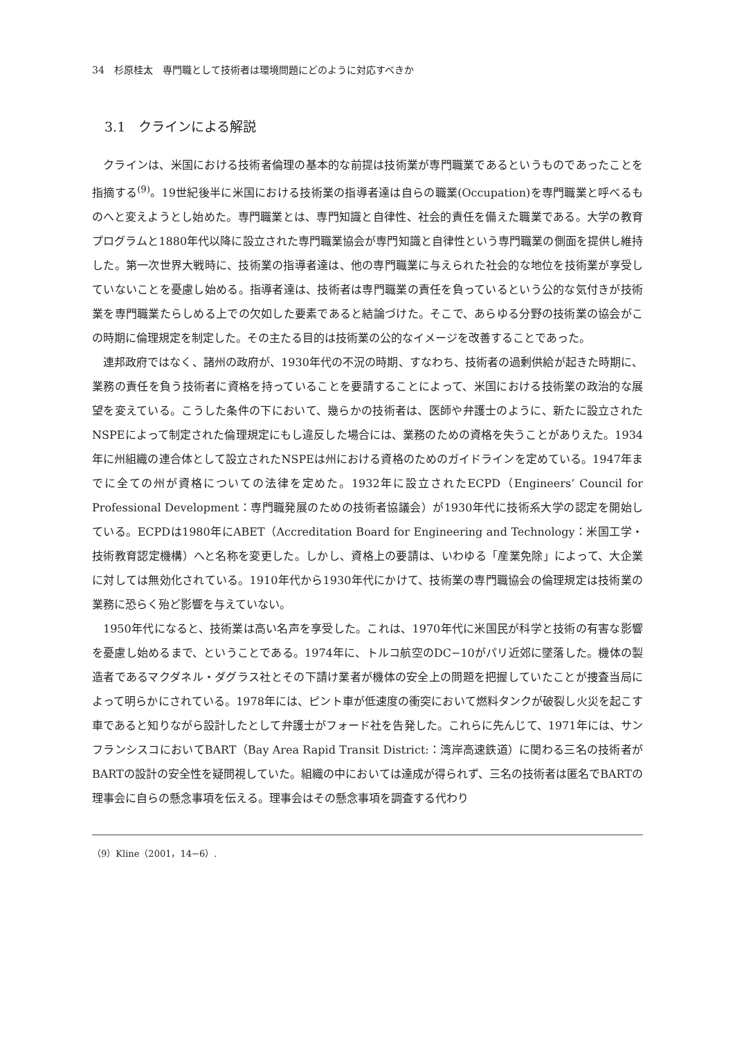34　杉原桂太　専門職として技術者は環境問題にどのように対応すべきか
3.1　クラインによる解説
クラインは、米国における技術者倫理の基本的な前提は技術業が専門職業であるというものであったことを指摘する<sup>(9)</sup>。19世紀後半に米国における技術業の指導者達は自らの職業(Occupation)を専門職業と呼べるものへと変えようとし始めた。専門職業とは、専門知識と自律性、社会的責任を備えた職業である。大学の教育プログラムと1880年代以降に設立された専門職業協会が専門知識と自律性という専門職業の側面を提供し維持した。第一次世界大戦時に、技術業の指導者達は、他の専門職業に与えられた社会的な地位を技術業が享受していないことを憂慮し始める。指導者達は、技術者は専門職業の責任を負っているという公的な気付きが技術業を専門職業たらしめる上での欠如した要素であると結論づけた。そこで、あらゆる分野の技術業の協会がこの時期に倫理規定を制定した。その主たる目的は技術業の公的なイメージを改善することであった。
連邦政府ではなく、諸州の政府が、1930年代の不況の時期、すなわち、技術者の過剰供給が起きた時期に、業務の責任を負う技術者に資格を持っていることを要請することによって、米国における技術業の政治的な展望を変えている。こうした条件の下において、幾らかの技術者は、医師や弁護士のように、新たに設立されたNSPEによって制定された倫理規定にもし違反した場合には、業務のための資格を失うことがありえた。1934年に州組織の連合体として設立されたNSPEは州における資格のためのガイドラインを定めている。1947年までに全ての州が資格についての法律を定めた。1932年に設立されたECPD（Engineers’ Council for Professional Development：専門職発展のための技術者協議会）が1930年代に技術系大学の認定を開始している。ECPDは1980年にABET（Accreditation Board for Engineering and Technology：米国工学・技術教育認定機構）へと名称を変更した。しかし、資格上の要請は、いわゆる「産業免除」によって、大企業に対しては無効化されている。1910年代から1930年代にかけて、技術業の専門職協会の倫理規定は技術業の業務に恐らく殆ど影響を与えていない。
1950年代になると、技術業は高い名声を享受した。これは、1970年代に米国民が科学と技術の有害な影響を憂慮し始めるまで、ということである。1974年に、トルコ航空のDC−10がパリ近郊に墜落した。機体の製造者であるマクダネル・ダグラス社とその下請け業者が機体の安全上の問題を把握していたことが捜査当局によって明らかにされている。1978年には、ピント車が低速度の衝突において燃料タンクが破裂し火災を起こす車であると知りながら設計したとして弁護士がフォード社を告発した。これらに先んじて、1971年には、サンフランシスコにおいてBART（Bay Area Rapid Transit District:：湾岸高速鉄道）に関わる三名の技術者がBARTの設計の安全性を疑問視していた。組織の中においては達成が得られず、三名の技術者は匿名でBARTの理事会に自らの懸念事項を伝える。理事会はその懸念事項を調査する代わり
（9）Kline（2001，14−6）.